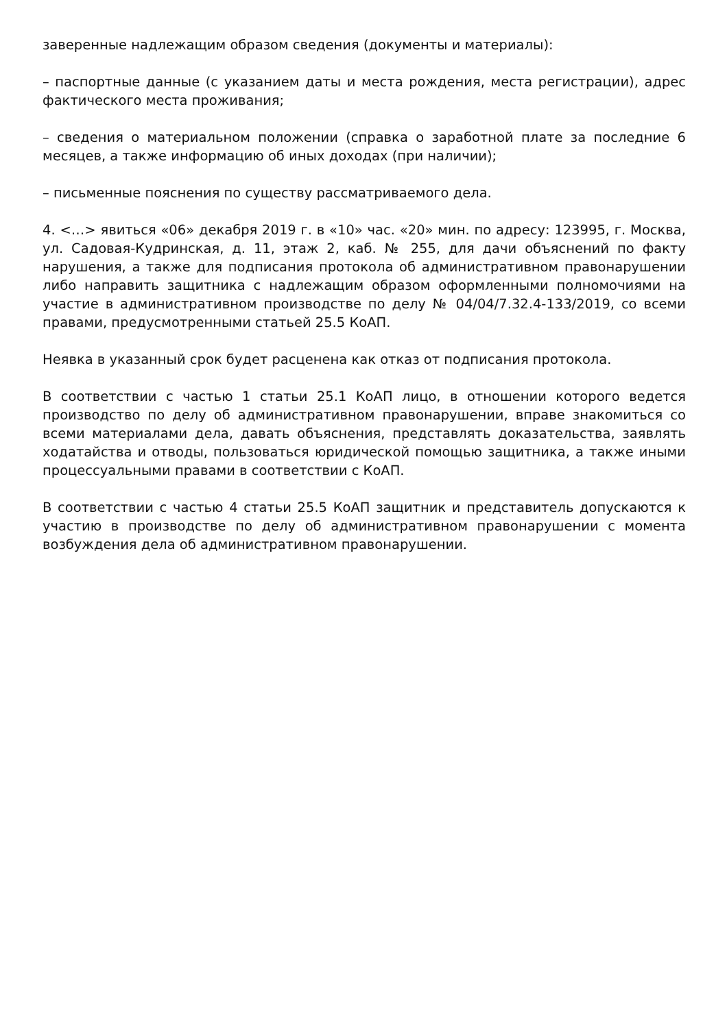заверенные надлежащим образом сведения (документы и материалы):
– паспортные данные (с указанием даты и места рождения, места регистрации), адрес фактического места проживания;
– сведения о материальном положении (справка о заработной плате за последние 6 месяцев, а также информацию об иных доходах (при наличии);
– письменные пояснения по существу рассматриваемого дела.
4. <…> явиться «06» декабря 2019 г. в «10» час. «20» мин. по адресу: 123995, г. Москва, ул. Садовая-Кудринская, д. 11, этаж 2, каб. № 255, для дачи объяснений по факту нарушения, а также для подписания протокола об административном правонарушении либо направить защитника с надлежащим образом оформленными полномочиями на участие в административном производстве по делу № 04/04/7.32.4-133/2019, со всеми правами, предусмотренными статьей 25.5 КоАП.
Неявка в указанный срок будет расценена как отказ от подписания протокола.
В соответствии с частью 1 статьи 25.1 КоАП лицо, в отношении которого ведется производство по делу об административном правонарушении, вправе знакомиться со всеми материалами дела, давать объяснения, представлять доказательства, заявлять ходатайства и отводы, пользоваться юридической помощью защитника, а также иными процессуальными правами в соответствии с КоАП.
В соответствии с частью 4 статьи 25.5 КоАП защитник и представитель допускаются к участию в производстве по делу об административном правонарушении с момента возбуждения дела об административном правонарушении.